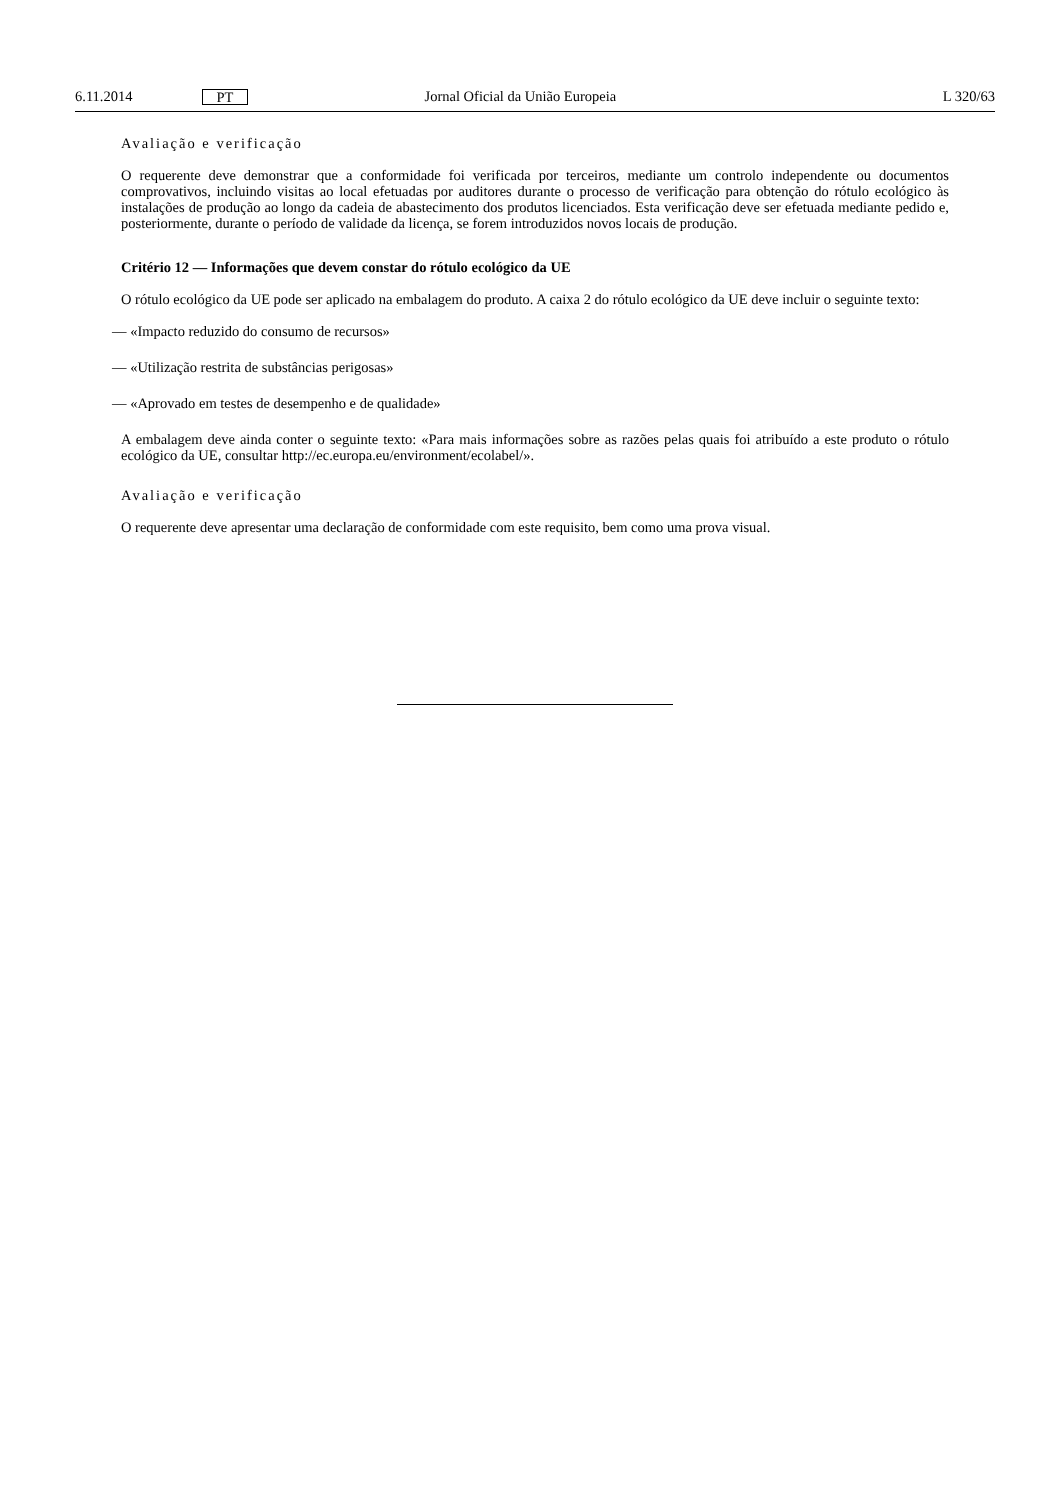6.11.2014 PT Jornal Oficial da União Europeia L 320/63
Avaliação e verificação
O requerente deve demonstrar que a conformidade foi verificada por terceiros, mediante um controlo independente ou documentos comprovativos, incluindo visitas ao local efetuadas por auditores durante o processo de verificação para obtenção do rótulo ecológico às instalações de produção ao longo da cadeia de abastecimento dos produtos licenciados. Esta verificação deve ser efetuada mediante pedido e, posteriormente, durante o período de validade da licença, se forem introduzidos novos locais de produção.
Critério 12 — Informações que devem constar do rótulo ecológico da UE
O rótulo ecológico da UE pode ser aplicado na embalagem do produto. A caixa 2 do rótulo ecológico da UE deve incluir o seguinte texto:
— «Impacto reduzido do consumo de recursos»
— «Utilização restrita de substâncias perigosas»
— «Aprovado em testes de desempenho e de qualidade»
A embalagem deve ainda conter o seguinte texto: «Para mais informações sobre as razões pelas quais foi atribuído a este produto o rótulo ecológico da UE, consultar http://ec.europa.eu/environment/ecolabel/».
Avaliação e verificação
O requerente deve apresentar uma declaração de conformidade com este requisito, bem como uma prova visual.